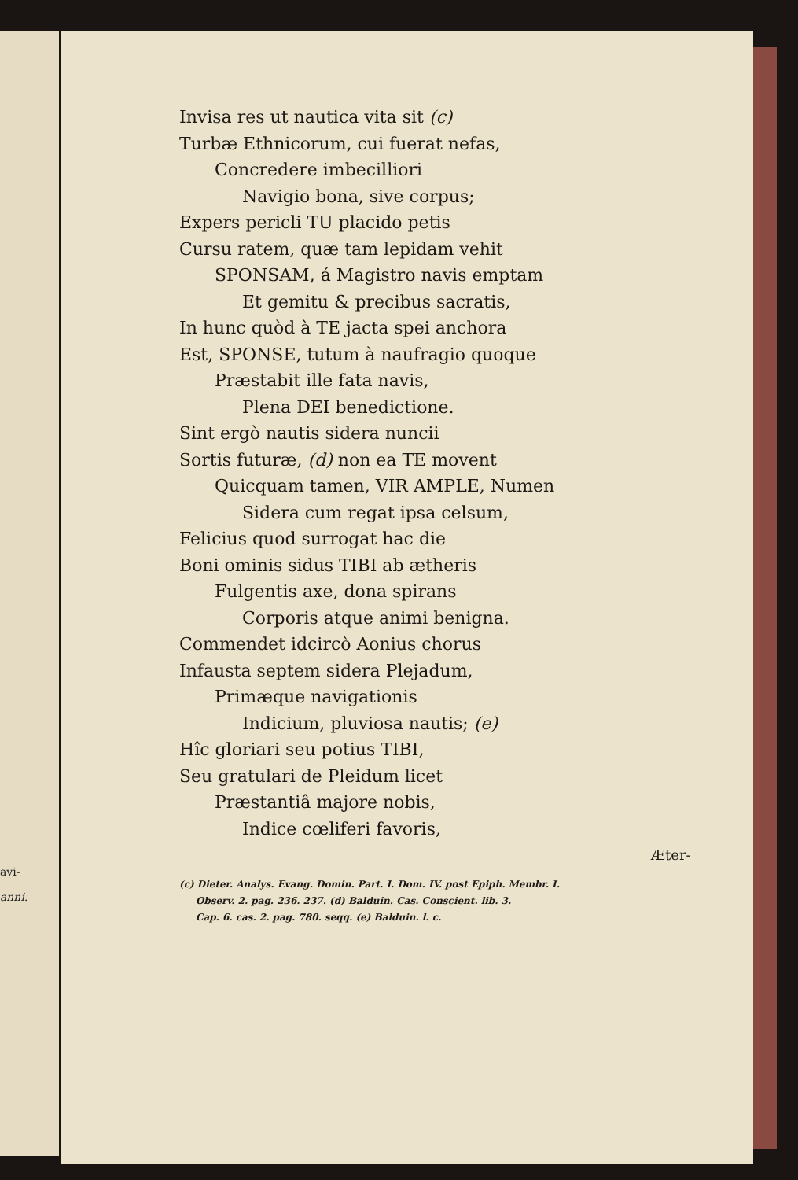avi-
anni.
Invisa res ut nautica vita sit (c)
Turbæ Ethnicorum, cui fuerat nefas,
Concredere imbecilliori
Navigio bona, sive corpus;
Expers pericli TU placido petis
Cursu ratem, quæ tam lepidam vehit
SPONSAM, á Magistro navis emptam
Et gemitu & precibus sacratis,
In hunc quòd à TE jacta spei anchora
Est, SPONSE, tutum à naufragio quoque
Præstabit ille fata navis,
Plena DEI benedictione.
Sint ergò nautis sidera nuncii
Sortis futuræ, (d) non ea TE movent
Quicquam tamen, VIR AMPLE, Numen
Sidera cum regat ipsa celsum,
Felicius quod surrogat hac die
Boni ominis sidus TIBI ab ætheris
Fulgentis axe, dona spirans
Corporis atque animi benigna.
Commendet idcircò Aonius chorus
Infausta septem sidera Plejadum,
Primæque navigationis
Indicium, pluviosa nautis; (e)
Hîc gloriari seu potius TIBI,
Seu gratulari de Pleidum licet
Præstantiâ majore nobis,
Indice cœliferi favoris,
Æter-
(c) Dieter. Analys. Evang. Domin. Part. I. Dom. IV. post Epiph. Membr. I.
Observ. 2. pag. 236. 237. (d) Balduin. Cas. Conscient. lib. 3.
Cap. 6. cas. 2. pag. 780. seqq. (e) Balduin. l. c.